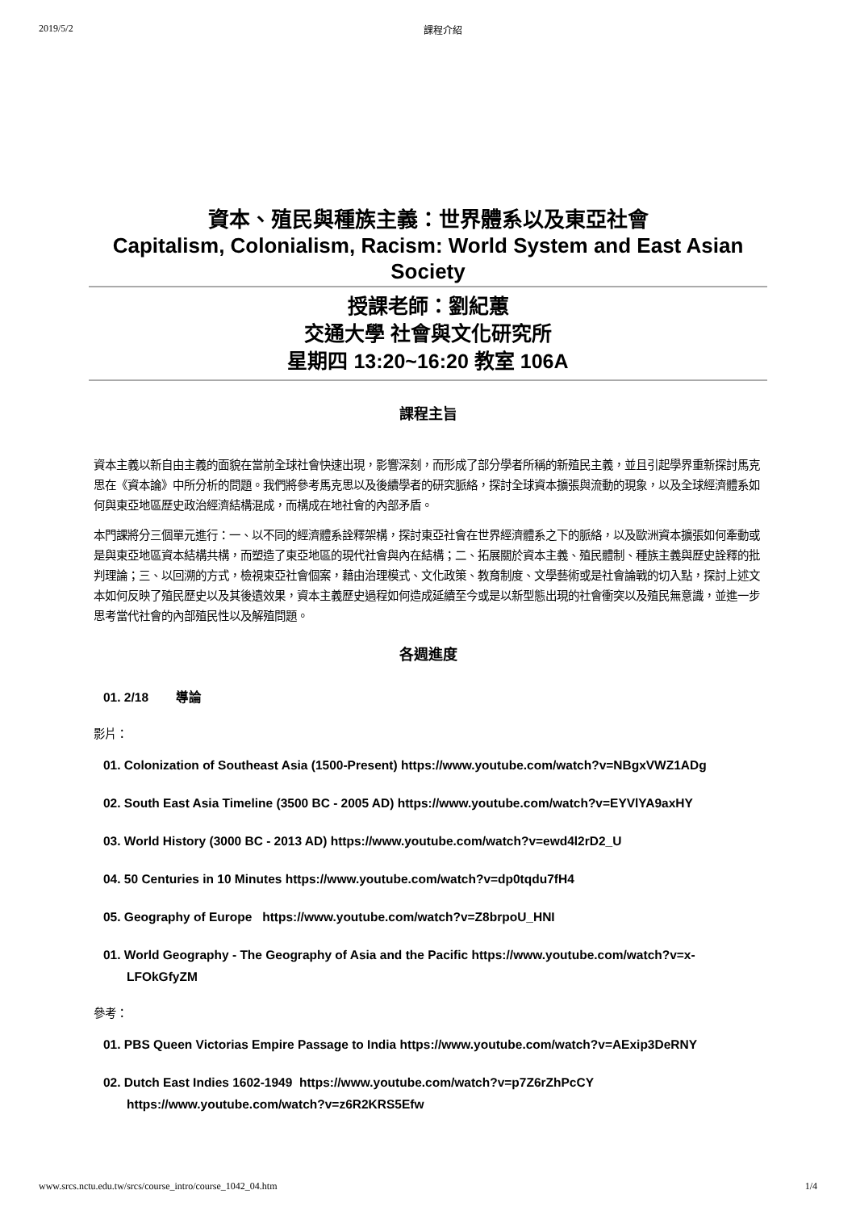2019/5/2 課程介紹
資本、殖民與種族主義：世界體系以及東亞社會
Capitalism, Colonialism, Racism: World System and East Asian Society
授課老師：劉紀蕙
交通大學 社會與文化研究所
星期四 13:20~16:20 教室 106A
課程主旨
資本主義以新自由主義的面貌在當前全球社會快速出現，影響深刻，而形成了部分學者所稱的新殖民主義，並且引起學界重新探討馬克思在《資本論》中所分析的問題。我們將參考馬克思以及後續學者的研究脈絡，探討全球資本擴張與流動的現象，以及全球經濟體系如何與東亞地區歷史政治經濟結構混成，而構成在地社會的內部矛盾。
本門課將分三個單元進行：一、以不同的經濟體系詮釋架構，探討東亞社會在世界經濟體系之下的脈絡，以及歐洲資本擴張如何牽動或是與東亞地區資本結構共構，而塑造了東亞地區的現代社會與內在結構；二、拓展關於資本主義、殖民體制、種族主義與歷史詮釋的批判理論；三、以回溯的方式，檢視東亞社會個案，藉由治理模式、文化政策、教育制度、文學藝術或是社會論戰的切入點，探討上述文本如何反映了殖民歷史以及其後遺效果，資本主義歷史過程如何造成延續至今或是以新型態出現的社會衝突以及殖民無意識，並進一步思考當代社會的內部殖民性以及解殖問題。
各週進度
01. 2/18 導論
影片：
01. Colonization of Southeast Asia (1500-Present) https://www.youtube.com/watch?v=NBgxVWZ1ADg
02. South East Asia Timeline (3500 BC - 2005 AD) https://www.youtube.com/watch?v=EYVlYA9axHY
03. World History (3000 BC - 2013 AD) https://www.youtube.com/watch?v=ewd4l2rD2_U
04. 50 Centuries in 10 Minutes https://www.youtube.com/watch?v=dp0tqdu7fH4
05. Geography of Europe https://www.youtube.com/watch?v=Z8brpoU_HNI
01. World Geography - The Geography of Asia and the Pacific https://www.youtube.com/watch?v=x-LFOkGfyZM
參考：
01. PBS Queen Victorias Empire Passage to India https://www.youtube.com/watch?v=AExip3DeRNY
02. Dutch East Indies 1602-1949 https://www.youtube.com/watch?v=p7Z6rZhPcCY https://www.youtube.com/watch?v=z6R2KRS5Efw
www.srcs.nctu.edu.tw/srcs/course_intro/course_1042_04.htm 1/4